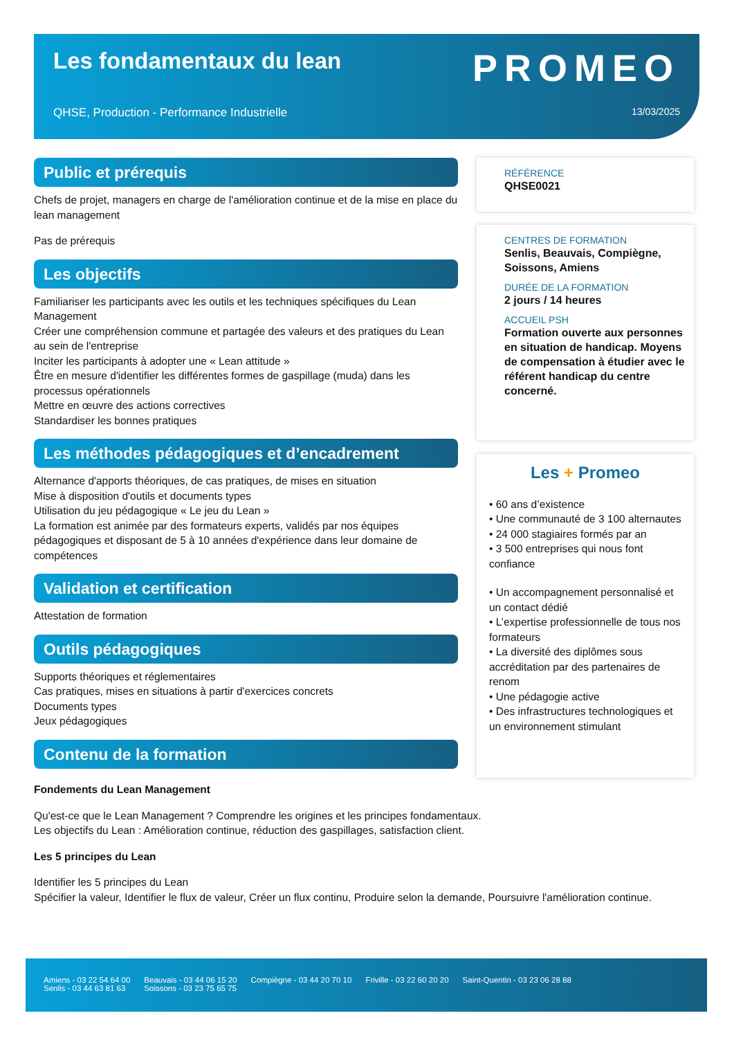Les fondamentaux du lean PROMEO
QHSE, Production - Performance Industrielle
13/03/2025
Public et prérequis
Chefs de projet, managers en charge de l'amélioration continue et de la mise en place du lean management
Pas de prérequis
Les objectifs
Familiariser les participants avec les outils et les techniques spécifiques du Lean Management
Créer une compréhension commune et partagée des valeurs et des pratiques du Lean au sein de l'entreprise
Inciter les participants à adopter une « Lean attitude »
Être en mesure d'identifier les différentes formes de gaspillage (muda) dans les processus opérationnels
Mettre en œuvre des actions correctives
Standardiser les bonnes pratiques
Les méthodes pédagogiques et d’encadrement
Alternance d'apports théoriques, de cas pratiques, de mises en situation
Mise à disposition d'outils et documents types
Utilisation du jeu pédagogique « Le jeu du Lean »
La formation est animée par des formateurs experts, validés par nos équipes pédagogiques et disposant de 5 à 10 années d'expérience dans leur domaine de compétences
Validation et certification
Attestation de formation
Outils pédagogiques
Supports théoriques et réglementaires
Cas pratiques, mises en situations à partir d'exercices concrets
Documents types
Jeux pédagogiques
Contenu de la formation
RÉFÉRENCE
QHSE0021
CENTRES DE FORMATION
Senlis, Beauvais, Compiègne, Soissons, Amiens
DURÉE DE LA FORMATION
2 jours / 14 heures
ACCUEIL PSH
Formation ouverte aux personnes en situation de handicap. Moyens de compensation à étudier avec le référent handicap du centre concerné.
Les + Promeo
• 60 ans d’existence
• Une communauté de 3 100 alternautes
• 24 000 stagiaires formés par an
• 3 500 entreprises qui nous font confiance
• Un accompagnement personnalisé et un contact dédié
• L’expertise professionnelle de tous nos formateurs
• La diversité des diplômes sous accréditation par des partenaires de renom
• Une pédagogie active
• Des infrastructures technologiques et un environnement stimulant
Fondements du Lean Management
Qu'est-ce que le Lean Management ? Comprendre les origines et les principes fondamentaux.
Les objectifs du Lean : Amélioration continue, réduction des gaspillages, satisfaction client.
Les 5 principes du Lean
Identifier les 5 principes du Lean
Spécifier la valeur, Identifier le flux de valeur, Créer un flux continu, Produire selon la demande, Poursuivre l'amélioration continue.
Amiens - 03 22 54 64 00
Senlis - 03 44 63 81 63
Beauvais - 03 44 06 15 20
Soissons - 03 23 75 65 75
Compiègne - 03 44 20 70 10 Friville - 03 22 60 20 20 Saint-Quentin - 03 23 06 28 88